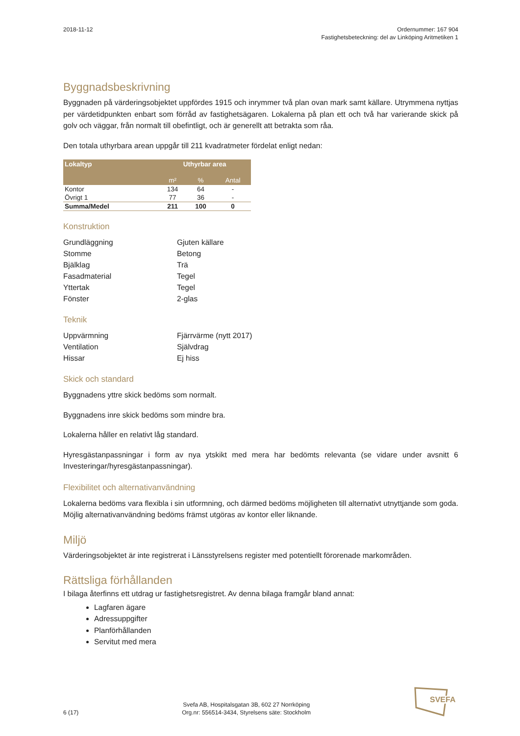2018-11-12 Ordernummer: 167 904
Fastighetsbeteckning: del av Linköping Aritmetiken 1
Byggnadsbeskrivning
Byggnaden på värderingsobjektet uppfördes 1915 och inrymmer två plan ovan mark samt källare. Utrymmena nyttjas per värdetidpunkten enbart som förråd av fastighetsägaren. Lokalerna på plan ett och två har varierande skick på golv och väggar, från normalt till obefintligt, och är generellt att betrakta som råa.
Den totala uthyrbara arean uppgår till 211 kvadratmeter fördelat enligt nedan:
| Lokaltyp | Uthyrbar area | | |
| --- | --- | --- | --- |
| | m² | % | Antal |
| Kontor | 134 | 64 | - |
| Övrigt 1 | 77 | 36 | - |
| Summa/Medel | 211 | 100 | 0 |
Konstruktion
Grundläggning
Gjuten källare
Stomme
Betong
Bjälklag
Trä
Fasadmaterial
Tegel
Yttertak
Tegel
Fönster
2-glas
Teknik
Uppvärmning
Fjärrvärme (nytt 2017)
Ventilation
Självdrag
Hissar
Ej hiss
Skick och standard
Byggnadens yttre skick bedöms som normalt.
Byggnadens inre skick bedöms som mindre bra.
Lokalerna håller en relativt låg standard.
Hyresgästanpassningar i form av nya ytskikt med mera har bedömts relevanta (se vidare under avsnitt 6 Investeringar/hyresgästanpassningar).
Flexibilitet och alternativanvändning
Lokalerna bedöms vara flexibla i sin utformning, och därmed bedöms möjligheten till alternativt utnyttjande som goda. Möjlig alternativanvändning bedöms främst utgöras av kontor eller liknande.
Miljö
Värderingsobjektet är inte registrerat i Länsstyrelsens register med potentiellt förorenade markområden.
Rättsliga förhållanden
I bilaga återfinns ett utdrag ur fastighetsregistret. Av denna bilaga framgår bland annat:
Lagfaren ägare
Adressuppgifter
Planförhållanden
Servitut med mera
6 (17)
Svefa AB, Hospitalsgatan 3B, 602 27 Norrköping
Org.nr: 556514-3434, Styrelsens säte: Stockholm
SVEFA